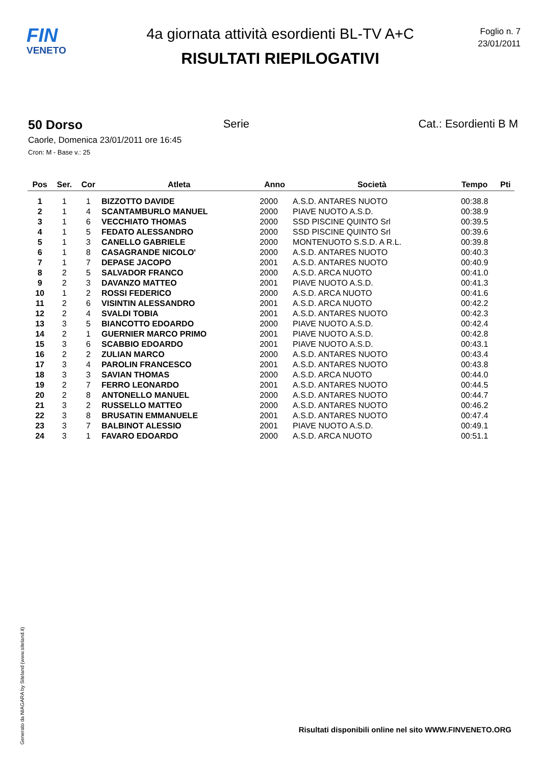FIN
VENETO
4a giornata attività esordienti BL-TV A+C
RISULTATI RIEPILOGATIVI
Foglio n. 7
23/01/2011
50 Dorso Serie Cat.: Esordienti B M
Caorle, Domenica 23/01/2011 ore 16:45
Cron: M - Base v.: 25
| Pos | Ser. | Cor | Atleta | Anno | Società | Tempo | Pti |
| --- | --- | --- | --- | --- | --- | --- | --- |
| 1 | 1 | 1 | BIZZOTTO DAVIDE | 2000 | A.S.D. ANTARES NUOTO | 00:38.8 | |
| 2 | 1 | 4 | SCANTAMBURLO MANUEL | 2000 | PIAVE NUOTO A.S.D. | 00:38.9 | |
| 3 | 1 | 6 | VECCHIATO THOMAS | 2000 | SSD PISCINE QUINTO Srl | 00:39.5 | |
| 4 | 1 | 5 | FEDATO ALESSANDRO | 2000 | SSD PISCINE QUINTO Srl | 00:39.6 | |
| 5 | 1 | 3 | CANELLO GABRIELE | 2000 | MONTENUOTO S.S.D. A R.L. | 00:39.8 | |
| 6 | 1 | 8 | CASAGRANDE NICOLO' | 2000 | A.S.D. ANTARES NUOTO | 00:40.3 | |
| 7 | 1 | 7 | DEPASE JACOPO | 2001 | A.S.D. ANTARES NUOTO | 00:40.9 | |
| 8 | 2 | 5 | SALVADOR FRANCO | 2000 | A.S.D. ARCA NUOTO | 00:41.0 | |
| 9 | 2 | 3 | DAVANZO MATTEO | 2001 | PIAVE NUOTO A.S.D. | 00:41.3 | |
| 10 | 1 | 2 | ROSSI FEDERICO | 2000 | A.S.D. ARCA NUOTO | 00:41.6 | |
| 11 | 2 | 6 | VISINTIN ALESSANDRO | 2001 | A.S.D. ARCA NUOTO | 00:42.2 | |
| 12 | 2 | 4 | SVALDI TOBIA | 2001 | A.S.D. ANTARES NUOTO | 00:42.3 | |
| 13 | 3 | 5 | BIANCOTTO EDOARDO | 2000 | PIAVE NUOTO A.S.D. | 00:42.4 | |
| 14 | 2 | 1 | GUERNIER MARCO PRIMO | 2001 | PIAVE NUOTO A.S.D. | 00:42.8 | |
| 15 | 3 | 6 | SCABBIO EDOARDO | 2001 | PIAVE NUOTO A.S.D. | 00:43.1 | |
| 16 | 2 | 2 | ZULIAN MARCO | 2000 | A.S.D. ANTARES NUOTO | 00:43.4 | |
| 17 | 3 | 4 | PAROLIN FRANCESCO | 2001 | A.S.D. ANTARES NUOTO | 00:43.8 | |
| 18 | 3 | 3 | SAVIAN THOMAS | 2000 | A.S.D. ARCA NUOTO | 00:44.0 | |
| 19 | 2 | 7 | FERRO LEONARDO | 2001 | A.S.D. ANTARES NUOTO | 00:44.5 | |
| 20 | 2 | 8 | ANTONELLO MANUEL | 2000 | A.S.D. ANTARES NUOTO | 00:44.7 | |
| 21 | 3 | 2 | RUSSELLO MATTEO | 2000 | A.S.D. ANTARES NUOTO | 00:46.2 | |
| 22 | 3 | 8 | BRUSATIN EMMANUELE | 2001 | A.S.D. ANTARES NUOTO | 00:47.4 | |
| 23 | 3 | 7 | BALBINOT ALESSIO | 2001 | PIAVE NUOTO A.S.D. | 00:49.1 | |
| 24 | 3 | 1 | FAVARO EDOARDO | 2000 | A.S.D. ARCA NUOTO | 00:51.1 | |
Generato da NIAGARA by Siteland (www.siteland.it)
Risultati disponibili online nel sito WWW.FINVENETO.ORG